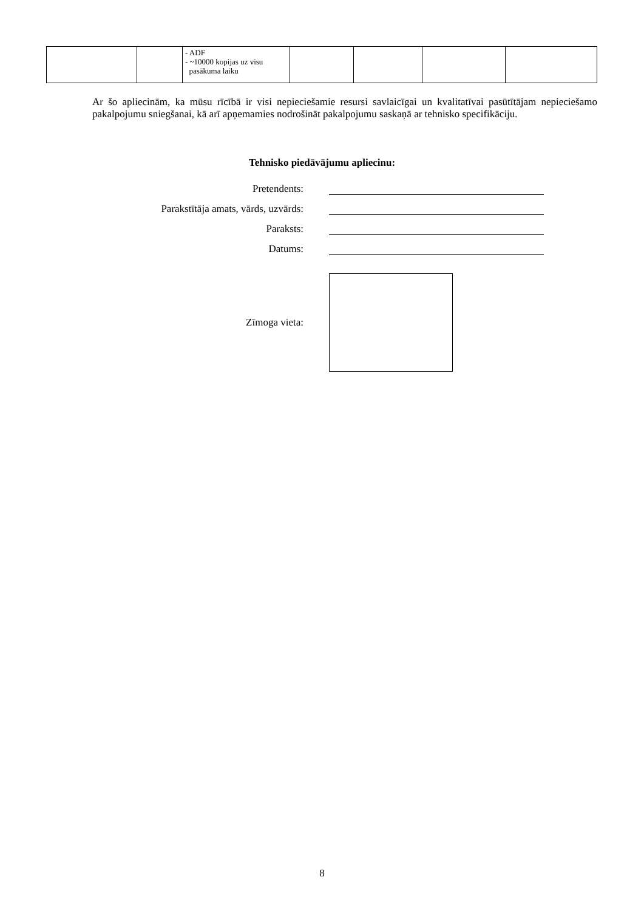| | | - ADF - ~10000 kopijas uz visu pasākuma laiku | | | | |
Ar šo apliecinām, ka mūsu rīcībā ir visi nepieciešamie resursi savlaicīgai un kvalitatīvai pasūtītājam nepieciešamo pakalpojumu sniegšanai, kā arī apņemamies nodrošināt pakalpojumu saskaņā ar tehnisko specifikāciju.
Tehnisko piedāvājumu apliecinu:
Pretendents:
Parakstītāja amats, vārds, uzvārds:
Paraksts:
Datums:
Zīmoga vieta:
8